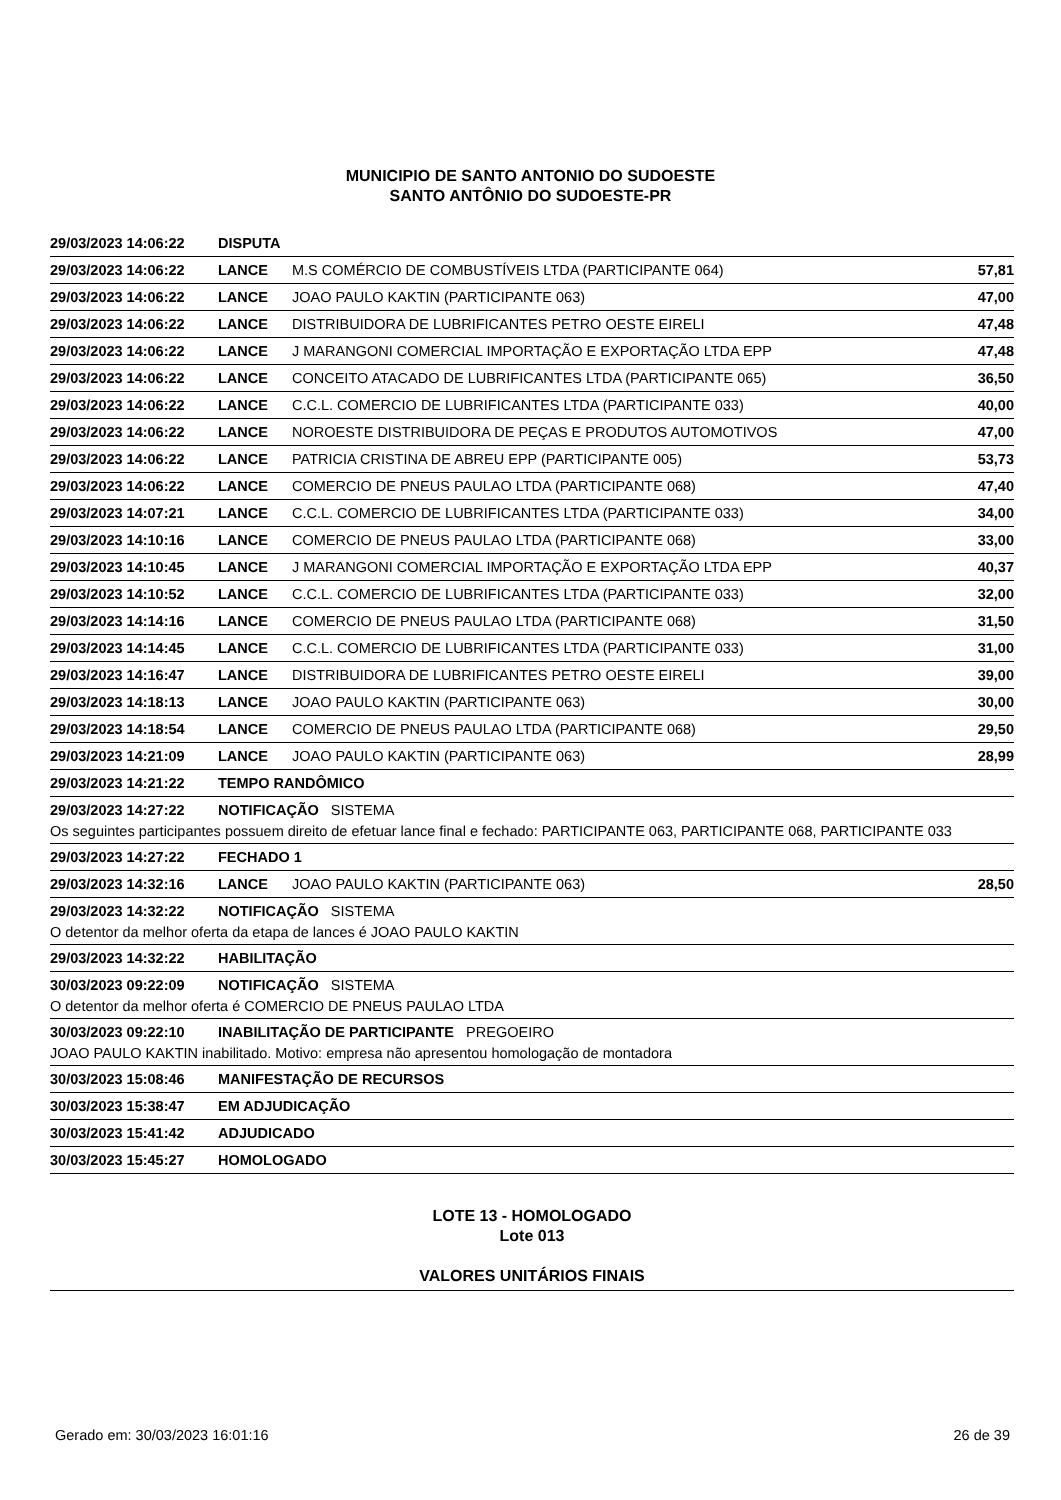MUNICIPIO DE SANTO ANTONIO DO SUDOESTE
SANTO ANTÔNIO DO SUDOESTE-PR
29/03/2023 14:06:22 DISPUTA
29/03/2023 14:06:22 LANCE M.S COMÉRCIO DE COMBUSTÍVEIS LTDA (PARTICIPANTE 064) 57,81
29/03/2023 14:06:22 LANCE JOAO PAULO KAKTIN (PARTICIPANTE 063) 47,00
29/03/2023 14:06:22 LANCE DISTRIBUIDORA DE LUBRIFICANTES PETRO OESTE EIRELI 47,48
29/03/2023 14:06:22 LANCE J MARANGONI COMERCIAL IMPORTAÇÃO E EXPORTAÇÃO LTDA EPP 47,48
29/03/2023 14:06:22 LANCE CONCEITO ATACADO DE LUBRIFICANTES LTDA (PARTICIPANTE 065) 36,50
29/03/2023 14:06:22 LANCE C.C.L. COMERCIO DE LUBRIFICANTES LTDA (PARTICIPANTE 033) 40,00
29/03/2023 14:06:22 LANCE NOROESTE DISTRIBUIDORA DE PEÇAS E PRODUTOS AUTOMOTIVOS 47,00
29/03/2023 14:06:22 LANCE PATRICIA CRISTINA DE ABREU EPP (PARTICIPANTE 005) 53,73
29/03/2023 14:06:22 LANCE COMERCIO DE PNEUS PAULAO LTDA (PARTICIPANTE 068) 47,40
29/03/2023 14:07:21 LANCE C.C.L. COMERCIO DE LUBRIFICANTES LTDA (PARTICIPANTE 033) 34,00
29/03/2023 14:10:16 LANCE COMERCIO DE PNEUS PAULAO LTDA (PARTICIPANTE 068) 33,00
29/03/2023 14:10:45 LANCE J MARANGONI COMERCIAL IMPORTAÇÃO E EXPORTAÇÃO LTDA EPP 40,37
29/03/2023 14:10:52 LANCE C.C.L. COMERCIO DE LUBRIFICANTES LTDA (PARTICIPANTE 033) 32,00
29/03/2023 14:14:16 LANCE COMERCIO DE PNEUS PAULAO LTDA (PARTICIPANTE 068) 31,50
29/03/2023 14:14:45 LANCE C.C.L. COMERCIO DE LUBRIFICANTES LTDA (PARTICIPANTE 033) 31,00
29/03/2023 14:16:47 LANCE DISTRIBUIDORA DE LUBRIFICANTES PETRO OESTE EIRELI 39,00
29/03/2023 14:18:13 LANCE JOAO PAULO KAKTIN (PARTICIPANTE 063) 30,00
29/03/2023 14:18:54 LANCE COMERCIO DE PNEUS PAULAO LTDA (PARTICIPANTE 068) 29,50
29/03/2023 14:21:09 LANCE JOAO PAULO KAKTIN (PARTICIPANTE 063) 28,99
29/03/2023 14:21:22 TEMPO RANDÔMICO
29/03/2023 14:27:22 NOTIFICAÇÃO SISTEMA
Os seguintes participantes possuem direito de efetuar lance final e fechado: PARTICIPANTE 063, PARTICIPANTE 068, PARTICIPANTE 033
29/03/2023 14:27:22 FECHADO 1
29/03/2023 14:32:16 LANCE JOAO PAULO KAKTIN (PARTICIPANTE 063) 28,50
29/03/2023 14:32:22 NOTIFICAÇÃO SISTEMA
O detentor da melhor oferta da etapa de lances é JOAO PAULO KAKTIN
29/03/2023 14:32:22 HABILITAÇÃO
30/03/2023 09:22:09 NOTIFICAÇÃO SISTEMA
O detentor da melhor oferta é COMERCIO DE PNEUS PAULAO LTDA
30/03/2023 09:22:10 INABILITAÇÃO DE PARTICIPANTE PREGOEIRO
JOAO PAULO KAKTIN inabilitado. Motivo: empresa não apresentou homologação de montadora
30/03/2023 15:08:46 MANIFESTAÇÃO DE RECURSOS
30/03/2023 15:38:47 EM ADJUDICAÇÃO
30/03/2023 15:41:42 ADJUDICADO
30/03/2023 15:45:27 HOMOLOGADO
LOTE 13 - HOMOLOGADO
Lote 013
VALORES UNITÁRIOS FINAIS
Gerado em: 30/03/2023 16:01:16 26 de 39